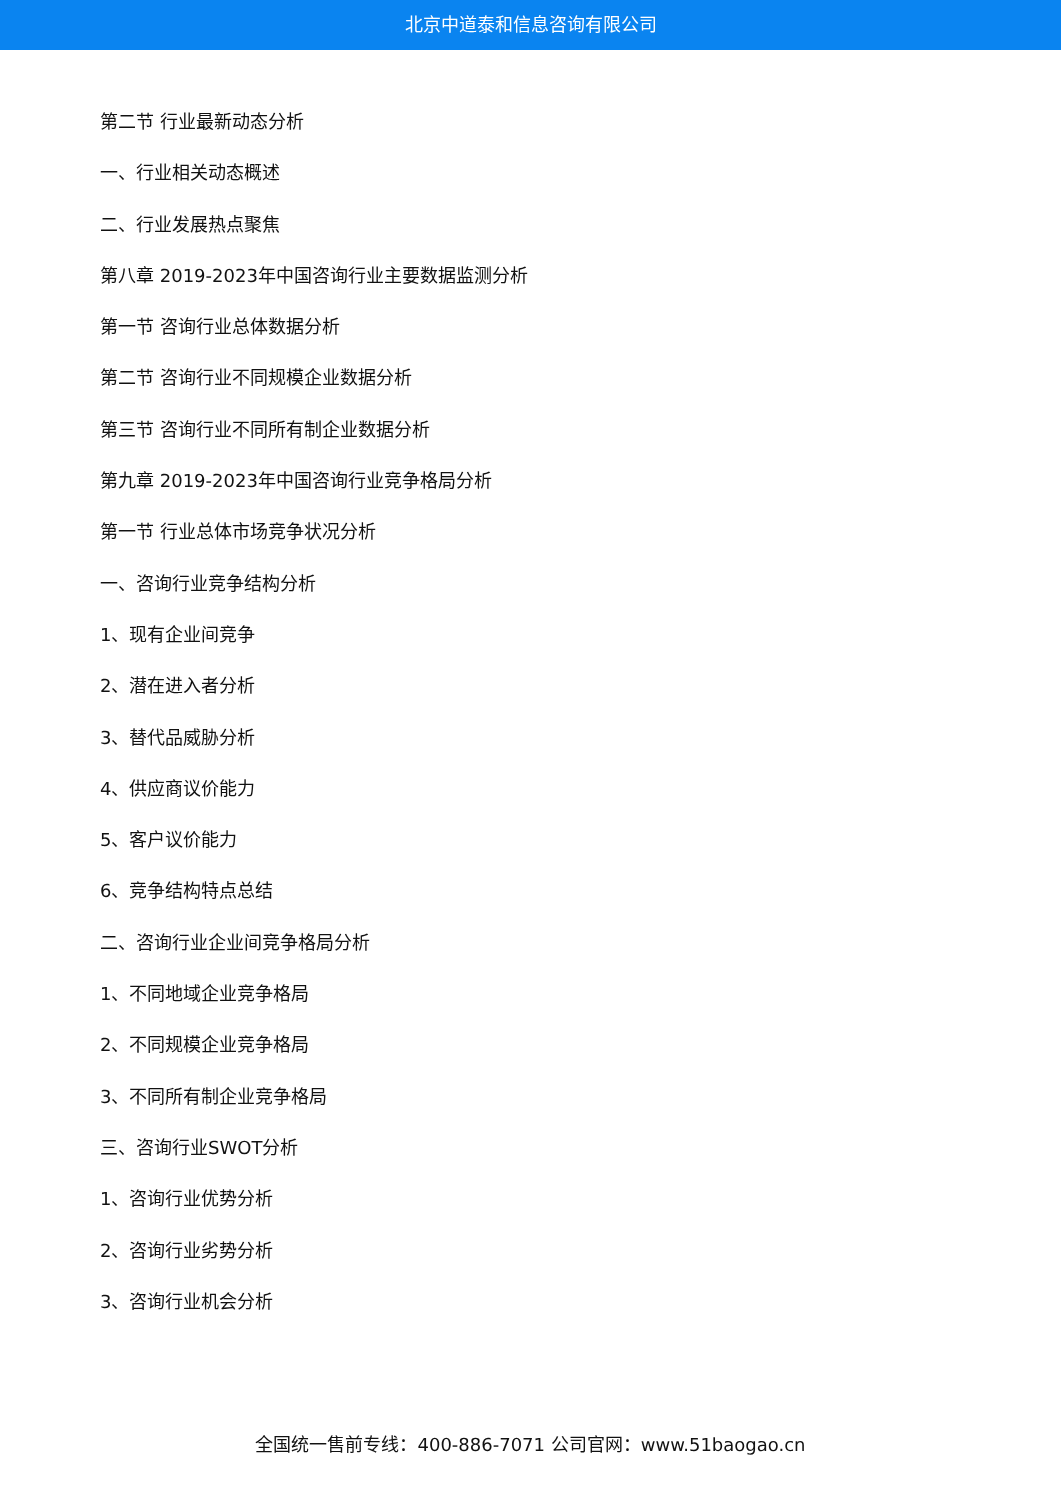北京中道泰和信息咨询有限公司
第二节 行业最新动态分析
一、行业相关动态概述
二、行业发展热点聚焦
第八章 2019-2023年中国咨询行业主要数据监测分析
第一节 咨询行业总体数据分析
第二节 咨询行业不同规模企业数据分析
第三节 咨询行业不同所有制企业数据分析
第九章 2019-2023年中国咨询行业竞争格局分析
第一节 行业总体市场竞争状况分析
一、咨询行业竞争结构分析
1、现有企业间竞争
2、潜在进入者分析
3、替代品威胁分析
4、供应商议价能力
5、客户议价能力
6、竞争结构特点总结
二、咨询行业企业间竞争格局分析
1、不同地域企业竞争格局
2、不同规模企业竞争格局
3、不同所有制企业竞争格局
三、咨询行业SWOT分析
1、咨询行业优势分析
2、咨询行业劣势分析
3、咨询行业机会分析
全国统一售前专线：400-886-7071 公司官网：www.51baogao.cn